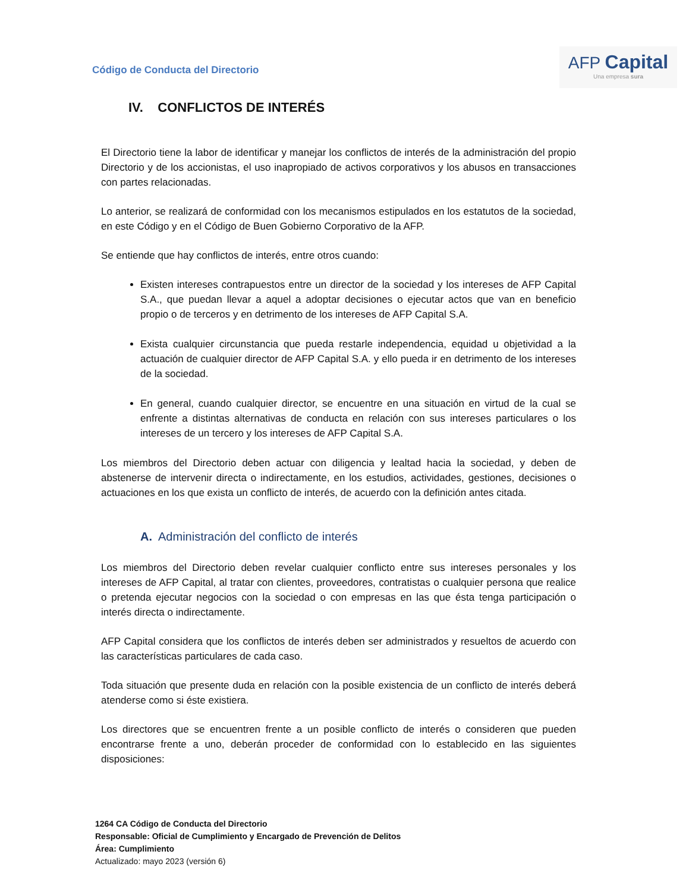Código de Conducta del Directorio
AFP Capital
Una empresa sura
IV. CONFLICTOS DE INTERÉS
El Directorio tiene la labor de identificar y manejar los conflictos de interés de la administración del propio Directorio y de los accionistas, el uso inapropiado de activos corporativos y los abusos en transacciones con partes relacionadas.
Lo anterior, se realizará de conformidad con los mecanismos estipulados en los estatutos de la sociedad, en este Código y en el Código de Buen Gobierno Corporativo de la AFP.
Se entiende que hay conflictos de interés, entre otros cuando:
Existen intereses contrapuestos entre un director de la sociedad y los intereses de AFP Capital S.A., que puedan llevar a aquel a adoptar decisiones o ejecutar actos que van en beneficio propio o de terceros y en detrimento de los intereses de AFP Capital S.A.
Exista cualquier circunstancia que pueda restarle independencia, equidad u objetividad a la actuación de cualquier director de AFP Capital S.A. y ello pueda ir en detrimento de los intereses de la sociedad.
En general, cuando cualquier director, se encuentre en una situación en virtud de la cual se enfrente a distintas alternativas de conducta en relación con sus intereses particulares o los intereses de un tercero y los intereses de AFP Capital S.A.
Los miembros del Directorio deben actuar con diligencia y lealtad hacia la sociedad, y deben de abstenerse de intervenir directa o indirectamente, en los estudios, actividades, gestiones, decisiones o actuaciones en los que exista un conflicto de interés, de acuerdo con la definición antes citada.
A. Administración del conflicto de interés
Los miembros del Directorio deben revelar cualquier conflicto entre sus intereses personales y los intereses de AFP Capital, al tratar con clientes, proveedores, contratistas o cualquier persona que realice o pretenda ejecutar negocios con la sociedad o con empresas en las que ésta tenga participación o interés directa o indirectamente.
AFP Capital considera que los conflictos de interés deben ser administrados y resueltos de acuerdo con las características particulares de cada caso.
Toda situación que presente duda en relación con la posible existencia de un conflicto de interés deberá atenderse como si éste existiera.
Los directores que se encuentren frente a un posible conflicto de interés o consideren que pueden encontrarse frente a uno, deberán proceder de conformidad con lo establecido en las siguientes disposiciones:
1264 CA Código de Conducta del Directorio
Responsable: Oficial de Cumplimiento y Encargado de Prevención de Delitos
Área: Cumplimiento
Actualizado: mayo 2023 (versión 6)